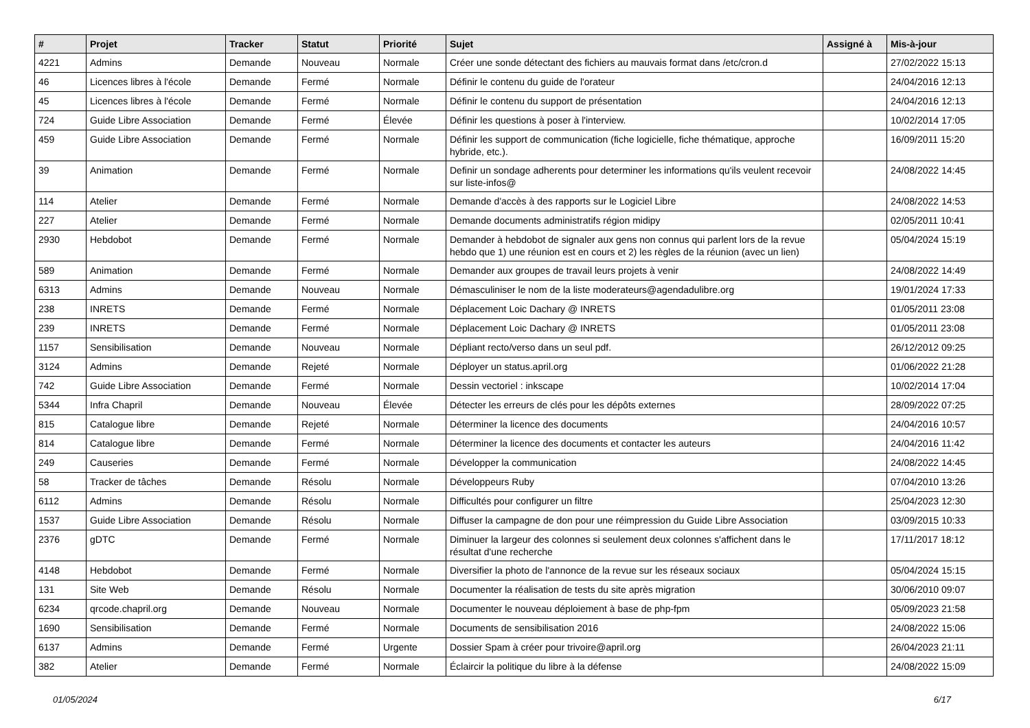| # | Projet | Tracker | Statut | Priorité | Sujet | Assigné à | Mis-à-jour |
| --- | --- | --- | --- | --- | --- | --- | --- |
| 4221 | Admins | Demande | Nouveau | Normale | Créer une sonde détectant des fichiers au mauvais format dans /etc/cron.d | | 27/02/2022 15:13 |
| 46 | Licences libres à l'école | Demande | Fermé | Normale | Définir le contenu du guide de l'orateur | | 24/04/2016 12:13 |
| 45 | Licences libres à l'école | Demande | Fermé | Normale | Définir le contenu du support de présentation | | 24/04/2016 12:13 |
| 724 | Guide Libre Association | Demande | Fermé | Élevée | Définir les questions à poser à l'interview. | | 10/02/2014 17:05 |
| 459 | Guide Libre Association | Demande | Fermé | Normale | Définir les support de communication (fiche logicielle, fiche thématique, approche hybride, etc.). | | 16/09/2011 15:20 |
| 39 | Animation | Demande | Fermé | Normale | Definir un sondage adherents pour determiner les informations qu'ils veulent recevoir sur liste-infos@ | | 24/08/2022 14:45 |
| 114 | Atelier | Demande | Fermé | Normale | Demande d'accès à des rapports sur le Logiciel Libre | | 24/08/2022 14:53 |
| 227 | Atelier | Demande | Fermé | Normale | Demande documents administratifs région midipy | | 02/05/2011 10:41 |
| 2930 | Hebdobot | Demande | Fermé | Normale | Demander à hebdobot de signaler aux gens non connus qui parlent lors de la revue hebdo que 1) une réunion est en cours et 2) les règles de la réunion (avec un lien) | | 05/04/2024 15:19 |
| 589 | Animation | Demande | Fermé | Normale | Demander aux groupes de travail leurs projets à venir | | 24/08/2022 14:49 |
| 6313 | Admins | Demande | Nouveau | Normale | Démasculiniser le nom de la liste moderateurs@agendadulibre.org | | 19/01/2024 17:33 |
| 238 | INRETS | Demande | Fermé | Normale | Déplacement Loic Dachary @ INRETS | | 01/05/2011 23:08 |
| 239 | INRETS | Demande | Fermé | Normale | Déplacement Loic Dachary @ INRETS | | 01/05/2011 23:08 |
| 1157 | Sensibilisation | Demande | Nouveau | Normale | Dépliant recto/verso dans un seul pdf. | | 26/12/2012 09:25 |
| 3124 | Admins | Demande | Rejeté | Normale | Déployer un status.april.org | | 01/06/2022 21:28 |
| 742 | Guide Libre Association | Demande | Fermé | Normale | Dessin vectoriel : inkscape | | 10/02/2014 17:04 |
| 5344 | Infra Chapril | Demande | Nouveau | Élevée | Détecter les erreurs de clés pour les dépôts externes | | 28/09/2022 07:25 |
| 815 | Catalogue libre | Demande | Rejeté | Normale | Déterminer la licence des documents | | 24/04/2016 10:57 |
| 814 | Catalogue libre | Demande | Fermé | Normale | Déterminer la licence des documents et contacter les auteurs | | 24/04/2016 11:42 |
| 249 | Causeries | Demande | Fermé | Normale | Développer la communication | | 24/08/2022 14:45 |
| 58 | Tracker de tâches | Demande | Résolu | Normale | Développeurs Ruby | | 07/04/2010 13:26 |
| 6112 | Admins | Demande | Résolu | Normale | Difficultés pour configurer un filtre | | 25/04/2023 12:30 |
| 1537 | Guide Libre Association | Demande | Résolu | Normale | Diffuser la campagne de don pour une réimpression du Guide Libre Association | | 03/09/2015 10:33 |
| 2376 | gDTC | Demande | Fermé | Normale | Diminuer la largeur des colonnes si seulement deux colonnes s'affichent dans le résultat d'une recherche | | 17/11/2017 18:12 |
| 4148 | Hebdobot | Demande | Fermé | Normale | Diversifier la photo de l'annonce de la revue sur les réseaux sociaux | | 05/04/2024 15:15 |
| 131 | Site Web | Demande | Résolu | Normale | Documenter la réalisation de tests du site après migration | | 30/06/2010 09:07 |
| 6234 | qrcode.chapril.org | Demande | Nouveau | Normale | Documenter le nouveau déploiement à base de php-fpm | | 05/09/2023 21:58 |
| 1690 | Sensibilisation | Demande | Fermé | Normale | Documents de sensibilisation 2016 | | 24/08/2022 15:06 |
| 6137 | Admins | Demande | Fermé | Urgente | Dossier Spam à créer pour trivoire@april.org | | 26/04/2023 21:11 |
| 382 | Atelier | Demande | Fermé | Normale | Éclaircir la politique du libre à la défense | | 24/08/2022 15:09 |
01/05/2024 6/17